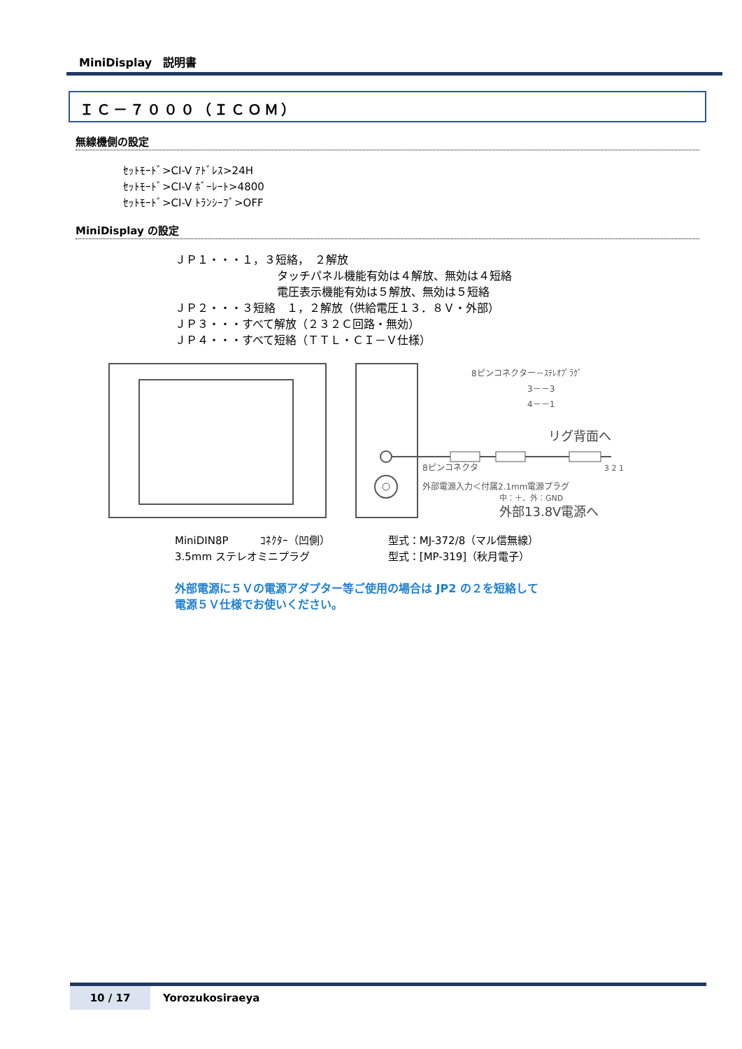MiniDisplay　説明書
ＩＣ－７０００（ＩＣＯＭ）
無線機側の設定
ｾｯﾄﾓｰﾄﾞ>CI-V ｱﾄﾞﾚｽ>24H
ｾｯﾄﾓｰﾄﾞ>CI-V ﾎﾞｰﾚｰﾄ>4800
ｾｯﾄﾓｰﾄﾞ>CI-V ﾄﾗﾝｼｰﾌﾞ>OFF
MiniDisplay の設定
ＪＰ１・・・１，３短絡，　２解放
タッチパネル機能有効は４解放、無効は４短絡
電圧表示機能有効は５解放、無効は５短絡
ＪＰ２・・・３短絡　１，２解放（供給電圧１３．８Ｖ・外部）
ＪＰ３・・・すべて解放（２３２Ｃ回路・無効）
ＪＰ４・・・すべて短絡（ＴＴＬ・ＣＩ－Ｖ仕様）
8ピンコネクター－ｽﾃﾚｵﾌﾟﾗｸﾞ
3－－3
4－－1
リグ背面へ
8ピンコネクタ
3 2 1
外部電源入力＜付属2.1mm電源プラグ
中：＋、外：GND
外部13.8V電源へ
MiniDIN8P　　　ｺﾈｸﾀｰ（凹側） 型式：MJ-372/8（マル信無線）
3.5mm ステレオミニプラグ 型式：[MP-319]（秋月電子）
外部電源に５Ｖの電源アダプター等ご使用の場合は JP2 の２を短絡して
電源５Ｖ仕様でお使いください。
10 / 17 Yorozukosiraeya